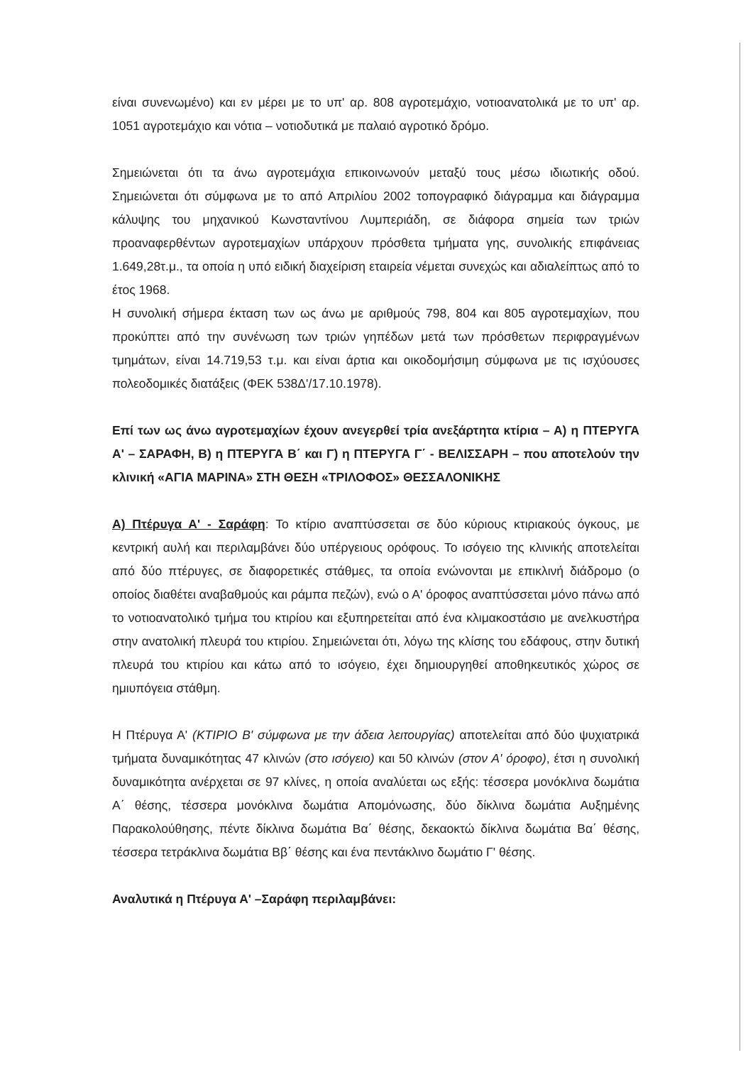είναι συνενωμένο) και εν μέρει με το υπ' αρ. 808 αγροτεμάχιο, νοτιοανατολικά με το υπ' αρ. 1051 αγροτεμάχιο και νότια – νοτιοδυτικά με παλαιό αγροτικό δρόμο.
Σημειώνεται ότι τα άνω αγροτεμάχια επικοινωνούν μεταξύ τους μέσω ιδιωτικής οδού. Σημειώνεται ότι σύμφωνα με το από Απριλίου 2002 τοπογραφικό διάγραμμα και διάγραμμα κάλυψης του μηχανικού Κωνσταντίνου Λυμπεριάδη, σε διάφορα σημεία των τριών προαναφερθέντων αγροτεμαχίων υπάρχουν πρόσθετα τμήματα γης, συνολικής επιφάνειας 1.649,28τ.μ., τα οποία η υπό ειδική διαχείριση εταιρεία νέμεται συνεχώς και αδιαλείπτως από το έτος 1968.
Η συνολική σήμερα έκταση των ως άνω με αριθμούς 798, 804 και 805 αγροτεμαχίων, που προκύπτει από την συνένωση των τριών γηπέδων μετά των πρόσθετων περιφραγμένων τμημάτων, είναι 14.719,53 τ.μ. και είναι άρτια και οικοδομήσιμη σύμφωνα με τις ισχύουσες πολεοδομικές διατάξεις (ΦΕΚ 538Δ'/17.10.1978).
Επί των ως άνω αγροτεμαχίων έχουν ανεγερθεί τρία ανεξάρτητα κτίρια – Α) η ΠΤΕΡΥΓΑ Α' – ΣΑΡΑΦΗ, Β) η ΠΤΕΡΥΓΑ Β΄ και Γ) η ΠΤΕΡΥΓΑ Γ΄ - ΒΕΛΙΣΣΑΡΗ – που αποτελούν την κλινική «ΑΓΙΑ ΜΑΡΙΝΑ» ΣΤΗ ΘΕΣΗ «ΤΡΙΛΟΦΟΣ» ΘΕΣΣΑΛΟΝΙΚΗΣ
Α) Πτέρυγα Α' - Σαράφη: Το κτίριο αναπτύσσεται σε δύο κύριους κτιριακούς όγκους, με κεντρική αυλή και περιλαμβάνει δύο υπέργειους ορόφους. Το ισόγειο της κλινικής αποτελείται από δύο πτέρυγες, σε διαφορετικές στάθμες, τα οποία ενώνονται με επικλινή διάδρομο (ο οποίος διαθέτει αναβαθμούς και ράμπα πεζών), ενώ ο Α' όροφος αναπτύσσεται μόνο πάνω από το νοτιοανατολικό τμήμα του κτιρίου και εξυπηρετείται από ένα κλιμακοστάσιο με ανελκυστήρα στην ανατολική πλευρά του κτιρίου. Σημειώνεται ότι, λόγω της κλίσης του εδάφους, στην δυτική πλευρά του κτιρίου και κάτω από το ισόγειο, έχει δημιουργηθεί αποθηκευτικός χώρος σε ημιυπόγεια στάθμη.
Η Πτέρυγα Α' (ΚΤΙΡΙΟ Β' σύμφωνα με την άδεια λειτουργίας) αποτελείται από δύο ψυχιατρικά τμήματα δυναμικότητας 47 κλινών (στο ισόγειο) και 50 κλινών (στον Α' όροφο), έτσι η συνολική δυναμικότητα ανέρχεται σε 97 κλίνες, η οποία αναλύεται ως εξής: τέσσερα μονόκλινα δωμάτια Α΄ θέσης, τέσσερα μονόκλινα δωμάτια Απομόνωσης, δύο δίκλινα δωμάτια Αυξημένης Παρακολούθησης, πέντε δίκλινα δωμάτια Βα΄ θέσης, δεκαοκτώ δίκλινα δωμάτια Βα΄ θέσης, τέσσερα τετράκλινα δωμάτια Ββ΄ θέσης και ένα πεντάκλινο δωμάτιο Γ' θέσης.
Αναλυτικά η Πτέρυγα Α' –Σαράφη περιλαμβάνει: